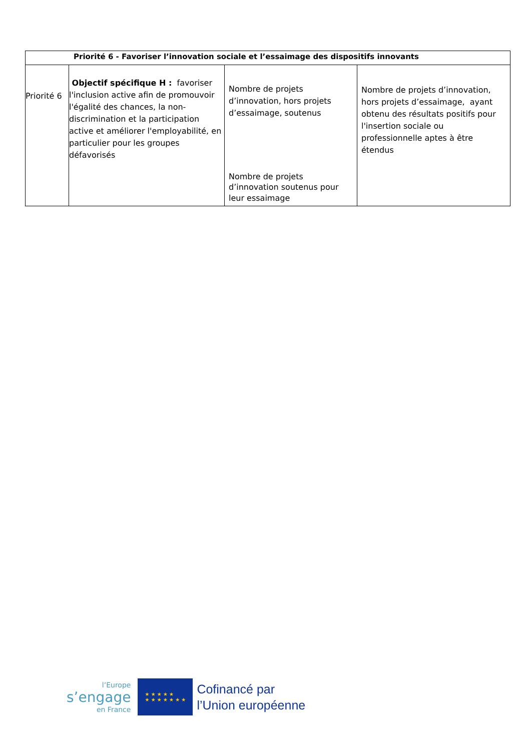| Priorité 6 - Favoriser l’innovation sociale et l’essaimage des dispositifs innovants | | | |
| --- | --- | --- | --- |
| Priorité 6 | Objectif spécifique H : favoriser l'inclusion active afin de promouvoir l'égalité des chances, la non-discrimination et la participation active et améliorer l'employabilité, en particulier pour les groupes défavorisés | Nombre de projets d’innovation, hors projets d’essaimage, soutenus Nombre de projets d’innovation soutenus pour leur essaimage | Nombre de projets d’innovation, hors projets d’essaimage, ayant obtenu des résultats positifs pour l'insertion sociale ou professionnelle aptes à être étendus |
l’Europe
s’engage
en France
★ ★ ★ ★ ★
★ ★ ★ ★ ★ ★ ★
Cofinancé par
l’Union européenne